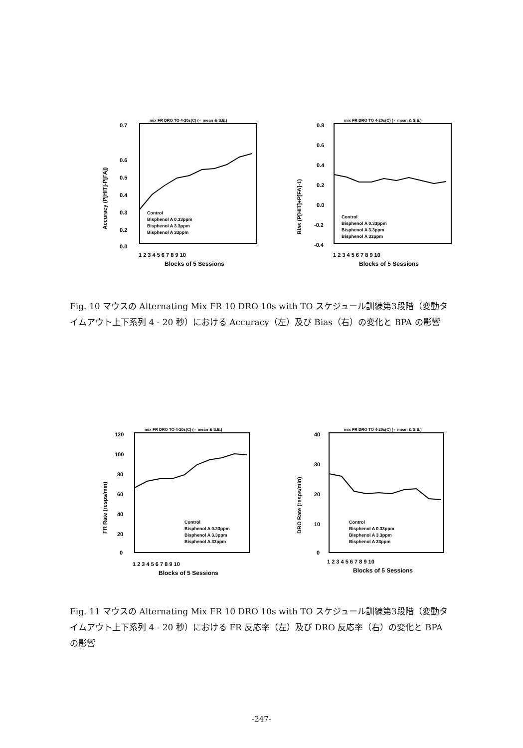mix FR DRO TO 4-20s(C) (♂ mean & S.E.)
0.7
0.6
0.5
0.4
0.3
0.2
0.0
Accuracy (P[HIT]-P[FA])
Control
Bisphenol A 0.33ppm
Bisphenol A 3.3ppm
Bisphenol A 33ppm
1 2 3 4 5 6 7 8 9 10
Blocks of 5 Sessions
mix FR DRO TO 4-20s(C) (♂ mean & S.E.)
0.8
0.6
0.4
0.2
0.0
-0.2
-0.4
Bias (P[HIT]+P[FA]-1)
Control
Bisphenol A 0.33ppm
Bisphenol A 3.3ppm
Bisphenol A 33ppm
1 2 3 4 5 6 7 8 9 10
Blocks of 5 Sessions
Fig. 10 マウスの Alternating Mix FR 10 DRO 10s with TO スケジュール訓練第3段階（変動タイムアウト上下系列 4 - 20 秒）における Accuracy（左）及び Bias（右）の変化と BPA の影響
mix FR DRO TO 4-20s(C) (♂ mean & S.E.)
120
100
80
60
40
20
0
FR Rate (resps/min)
Control
Bisphenol A 0.33ppm
Bisphenol A 3.3ppm
Bisphenol A 33ppm
1 2 3 4 5 6 7 8 9 10
Blocks of 5 Sessions
mix FR DRO TO 4-20s(C) (♂ mean & S.E.)
40
30
20
10
0
DRO Rate (resps/min)
Control
Bisphenol A 0.33ppm
Bisphenol A 3.3ppm
Bisphenol A 33ppm
1 2 3 4 5 6 7 8 9 10
Blocks of 5 Sessions
Fig. 11 マウスの Alternating Mix FR 10 DRO 10s with TO スケジュール訓練第3段階（変動タイムアウト上下系列 4 - 20 秒）における FR 反応率（左）及び DRO 反応率（右）の変化と BPA の影響
-247-